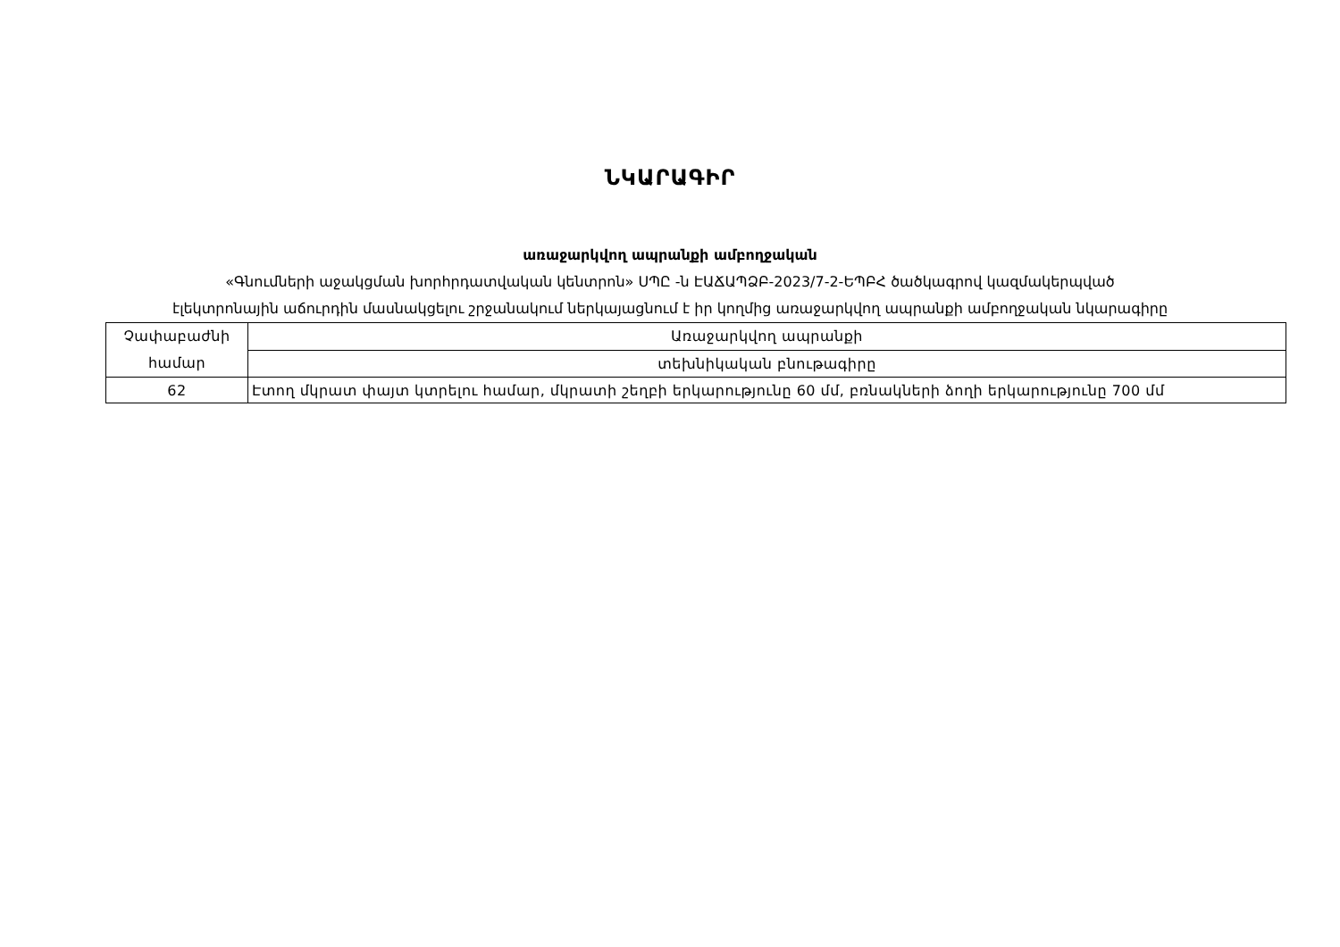ՆԿԱՐԱԳԻՐ
առաջարկվող ապրանքի ամբողջական
«Գնումների աջակցման խորհրդատվական կենտրոն» ՍՊԸ -ն ԷԱՃԱՊՁԲ-2023/7-2-ԵՊԲՀ ծածկագրով կազմակերպված
էլեկտրոնային աճուրդին մասնակցելու շրջանակում ներկայացնում է իր կողմից առաջարկվող ապրանքի ամբողջական նկարագիրը
| Չափաբաժնի համար | Առաջարկվող ապրանքի |
| | տեխնիկական բնութագիրը |
| 62 | Էտող մկրատ փայտ կտրելու համար, մկրատի շեղբի երկարությունը 60 մմ, բռնակների ձողի երկարությունը 700 մմ |